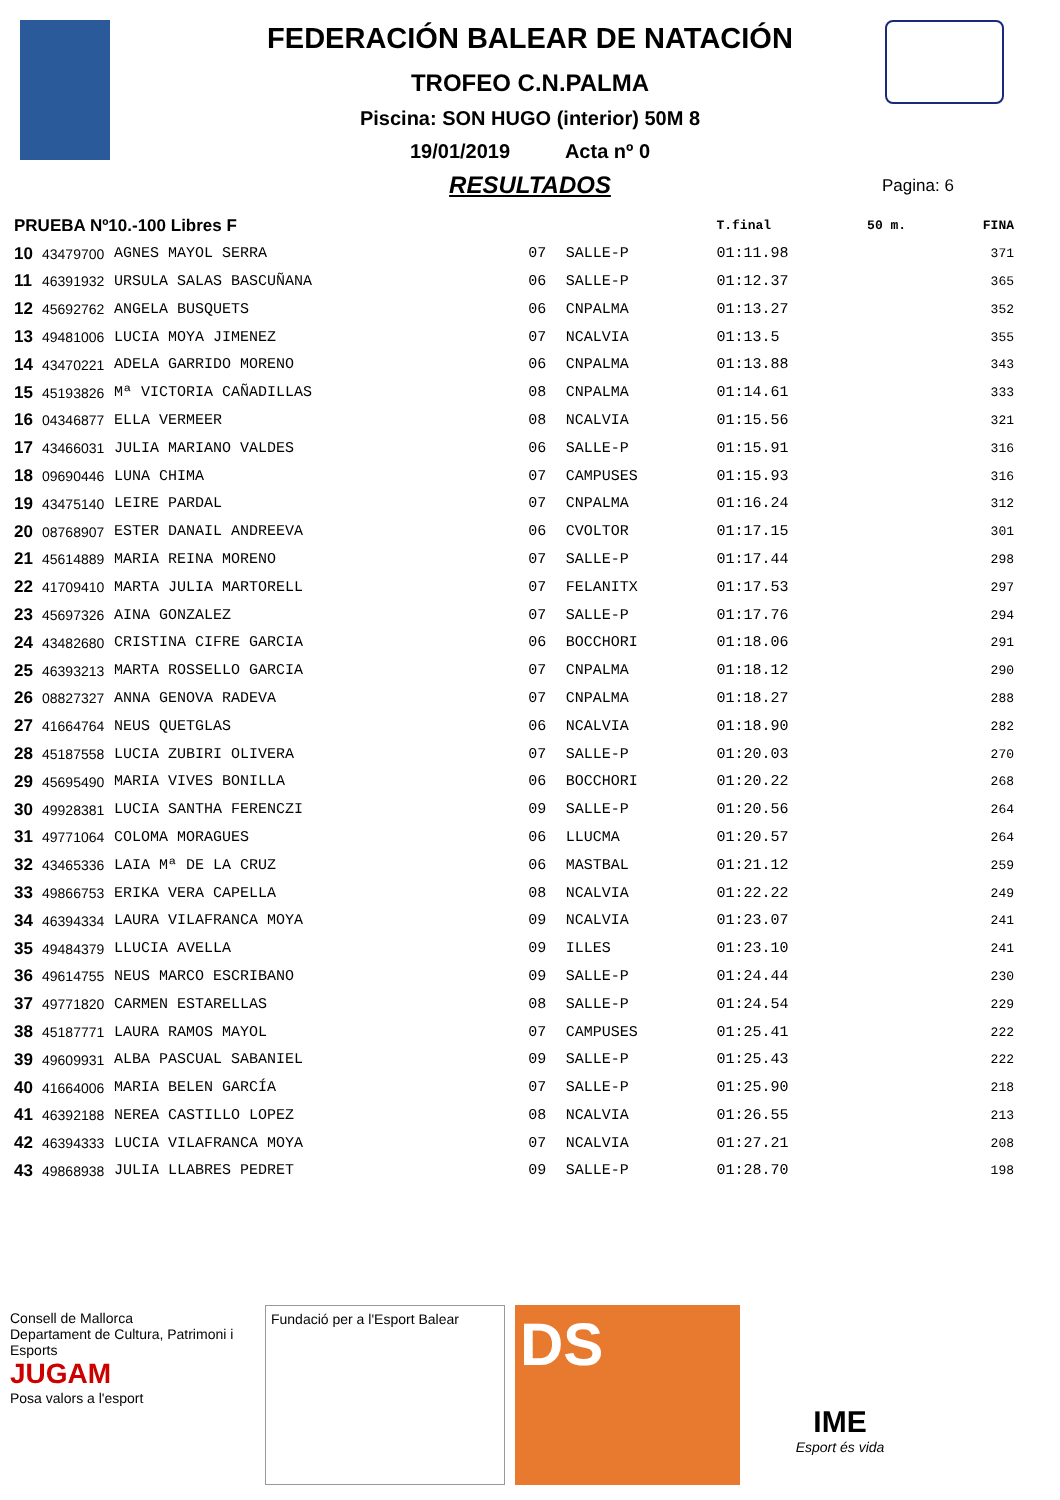FEDERACIÓN BALEAR DE NATACIÓN
TROFEO C.N.PALMA
Piscina: SON HUGO (interior) 50M 8
19/01/2019 Acta nº 0
RESULTADOS
Pagina: 6
| PRUEBA Nº10.-100 Libres F | | | | | T.final | 50 m. | FINA |
| --- | --- | --- | --- | --- | --- | --- | --- |
| 10 | 43479700 | AGNES MAYOL SERRA | 07 | SALLE-P | 01:11.98 | | 371 |
| 11 | 46391932 | URSULA SALAS BASCUÑANA | 06 | SALLE-P | 01:12.37 | | 365 |
| 12 | 45692762 | ANGELA BUSQUETS | 06 | CNPALMA | 01:13.27 | | 352 |
| 13 | 49481006 | LUCIA MOYA JIMENEZ | 07 | NCALVIA | 01:13.5 | | 355 |
| 14 | 43470221 | ADELA GARRIDO MORENO | 06 | CNPALMA | 01:13.88 | | 343 |
| 15 | 45193826 | Mª VICTORIA CAÑADILLAS | 08 | CNPALMA | 01:14.61 | | 333 |
| 16 | 04346877 | ELLA VERMEER | 08 | NCALVIA | 01:15.56 | | 321 |
| 17 | 43466031 | JULIA MARIANO VALDES | 06 | SALLE-P | 01:15.91 | | 316 |
| 18 | 09690446 | LUNA CHIMA | 07 | CAMPUSES | 01:15.93 | | 316 |
| 19 | 43475140 | LEIRE PARDAL | 07 | CNPALMA | 01:16.24 | | 312 |
| 20 | 08768907 | ESTER DANAIL ANDREEVA | 06 | CVOLTOR | 01:17.15 | | 301 |
| 21 | 45614889 | MARIA REINA MORENO | 07 | SALLE-P | 01:17.44 | | 298 |
| 22 | 41709410 | MARTA JULIA MARTORELL | 07 | FELANITX | 01:17.53 | | 297 |
| 23 | 45697326 | AINA GONZALEZ | 07 | SALLE-P | 01:17.76 | | 294 |
| 24 | 43482680 | CRISTINA CIFRE GARCIA | 06 | BOCCHORI | 01:18.06 | | 291 |
| 25 | 46393213 | MARTA ROSSELLO GARCIA | 07 | CNPALMA | 01:18.12 | | 290 |
| 26 | 08827327 | ANNA GENOVA RADEVA | 07 | CNPALMA | 01:18.27 | | 288 |
| 27 | 41664764 | NEUS QUETGLAS | 06 | NCALVIA | 01:18.90 | | 282 |
| 28 | 45187558 | LUCIA ZUBIRI OLIVERA | 07 | SALLE-P | 01:20.03 | | 270 |
| 29 | 45695490 | MARIA VIVES BONILLA | 06 | BOCCHORI | 01:20.22 | | 268 |
| 30 | 49928381 | LUCIA SANTHA FERENCZI | 09 | SALLE-P | 01:20.56 | | 264 |
| 31 | 49771064 | COLOMA MORAGUES | 06 | LLUCMA | 01:20.57 | | 264 |
| 32 | 43465336 | LAIA Mª DE LA CRUZ | 06 | MASTBAL | 01:21.12 | | 259 |
| 33 | 49866753 | ERIKA VERA CAPELLA | 08 | NCALVIA | 01:22.22 | | 249 |
| 34 | 46394334 | LAURA VILAFRANCA MOYA | 09 | NCALVIA | 01:23.07 | | 241 |
| 35 | 49484379 | LLUCIA AVELLA | 09 | ILLES | 01:23.10 | | 241 |
| 36 | 49614755 | NEUS MARCO ESCRIBANO | 09 | SALLE-P | 01:24.44 | | 230 |
| 37 | 49771820 | CARMEN ESTARELLAS | 08 | SALLE-P | 01:24.54 | | 229 |
| 38 | 45187771 | LAURA RAMOS MAYOL | 07 | CAMPUSES | 01:25.41 | | 222 |
| 39 | 49609931 | ALBA PASCUAL SABANIEL | 09 | SALLE-P | 01:25.43 | | 222 |
| 40 | 41664006 | MARIA BELEN GARCÍA | 07 | SALLE-P | 01:25.90 | | 218 |
| 41 | 46392188 | NEREA CASTILLO LOPEZ | 08 | NCALVIA | 01:26.55 | | 213 |
| 42 | 46394333 | LUCIA VILAFRANCA MOYA | 07 | NCALVIA | 01:27.21 | | 208 |
| 43 | 49868938 | JULIA LLABRES PEDRET | 09 | SALLE-P | 01:28.70 | | 198 |
Consell de Mallorca
Departament de Cultura, Patrimoni i Esports
JUGAM
Posa valors a l'esport
Fundació per a l'Esport Balear
DS
IME
Esport és vida